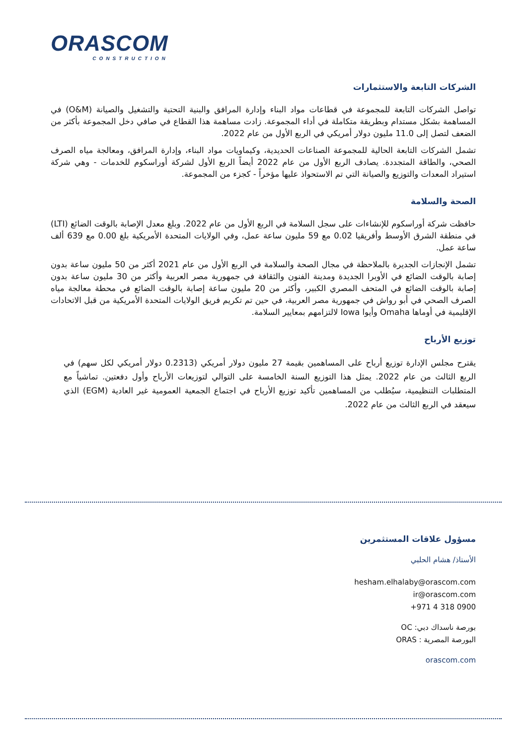ORASCOM
CONSTRUCTION
الشركات التابعة والاستثمارات
تواصل الشركات التابعة للمجموعة في قطاعات مواد البناء وإدارة المرافق والبنية التحتية والتشغيل والصيانة (O&M) في المساهمة بشكل مستدام وبطريقة متكاملة في أداء المجموعة. زادت مساهمة هذا القطاع في صافي دخل المجموعة بأكثر من الضعف لتصل إلى 11.0 مليون دولار أمريكي في الربع الأول من عام 2022.
تشمل الشركات التابعة الحالية للمجموعة الصناعات الحديدية، وكيماويات مواد البناء، وإدارة المرافق، ومعالجة مياه الصرف الصحي، والطاقة المتجددة. يصادف الربع الأول من عام 2022 أيضاً الربع الأول لشركة أوراسكوم للخدمات - وهي شركة استيراد المعدات والتوزيع والصيانة التي تم الاستحواذ عليها مؤخراً - كجزء من المجموعة.
الصحة والسلامة
حافظت شركة أوراسكوم للإنشاءات على سجل السلامة في الربع الأول من عام 2022. وبلغ معدل الإصابة بالوقت الضائع (LTI) في منطقة الشرق الأوسط وأفريقيا 0.02 مع 59 مليون ساعة عمل، وفي الولايات المتحدة الأمريكية بلغ 0.00 مع 639 ألف ساعة عمل.
تشمل الإنجازات الجديرة بالملاحظة في مجال الصحة والسلامة في الربع الأول من عام 2021 أكثر من 50 مليون ساعة بدون إصابة بالوقت الضائع في الأوبرا الجديدة ومدينة الفنون والثقافة في جمهورية مصر العربية وأكثر من 30 مليون ساعة بدون إصابة بالوقت الضائع في المتحف المصري الكبير، وأكثر من 20 مليون ساعة إصابة بالوقت الضائع في محطة معالجة مياه الصرف الصحي في أبو رواش في جمهورية مصر العربية، في حين تم تكريم فريق الولايات المتحدة الأمريكية من قبل الاتحادات الإقليمية في أوماها Omaha وأيوا Iowa لالتزامهم بمعايير السلامة.
توزيع الأرباح
يقترح مجلس الإدارة توزيع أرباح على المساهمين بقيمة 27 مليون دولار أمريكي (0.2313 دولار أمريكي لكل سهم) في الربع الثالث من عام 2022. يمثل هذا التوزيع السنة الخامسة على التوالي لتوزيعات الأرباح وأول دفعتين. تماشياً مع المتطلبات التنظيمية، سيُطلب من المساهمين تأكيد توزيع الأرباح في اجتماع الجمعية العمومية غير العادية (EGM) الذي سيعقد في الربع الثالث من عام 2022.
مسؤول علاقات المستثمرين
الأستاذ/ هشام الحلبي
hesham.elhalaby@orascom.com
ir@orascom.com
+971 4 318 0900
بورصة ناسداك دبي: OC
البورصة المصرية : ORAS
orascom.com